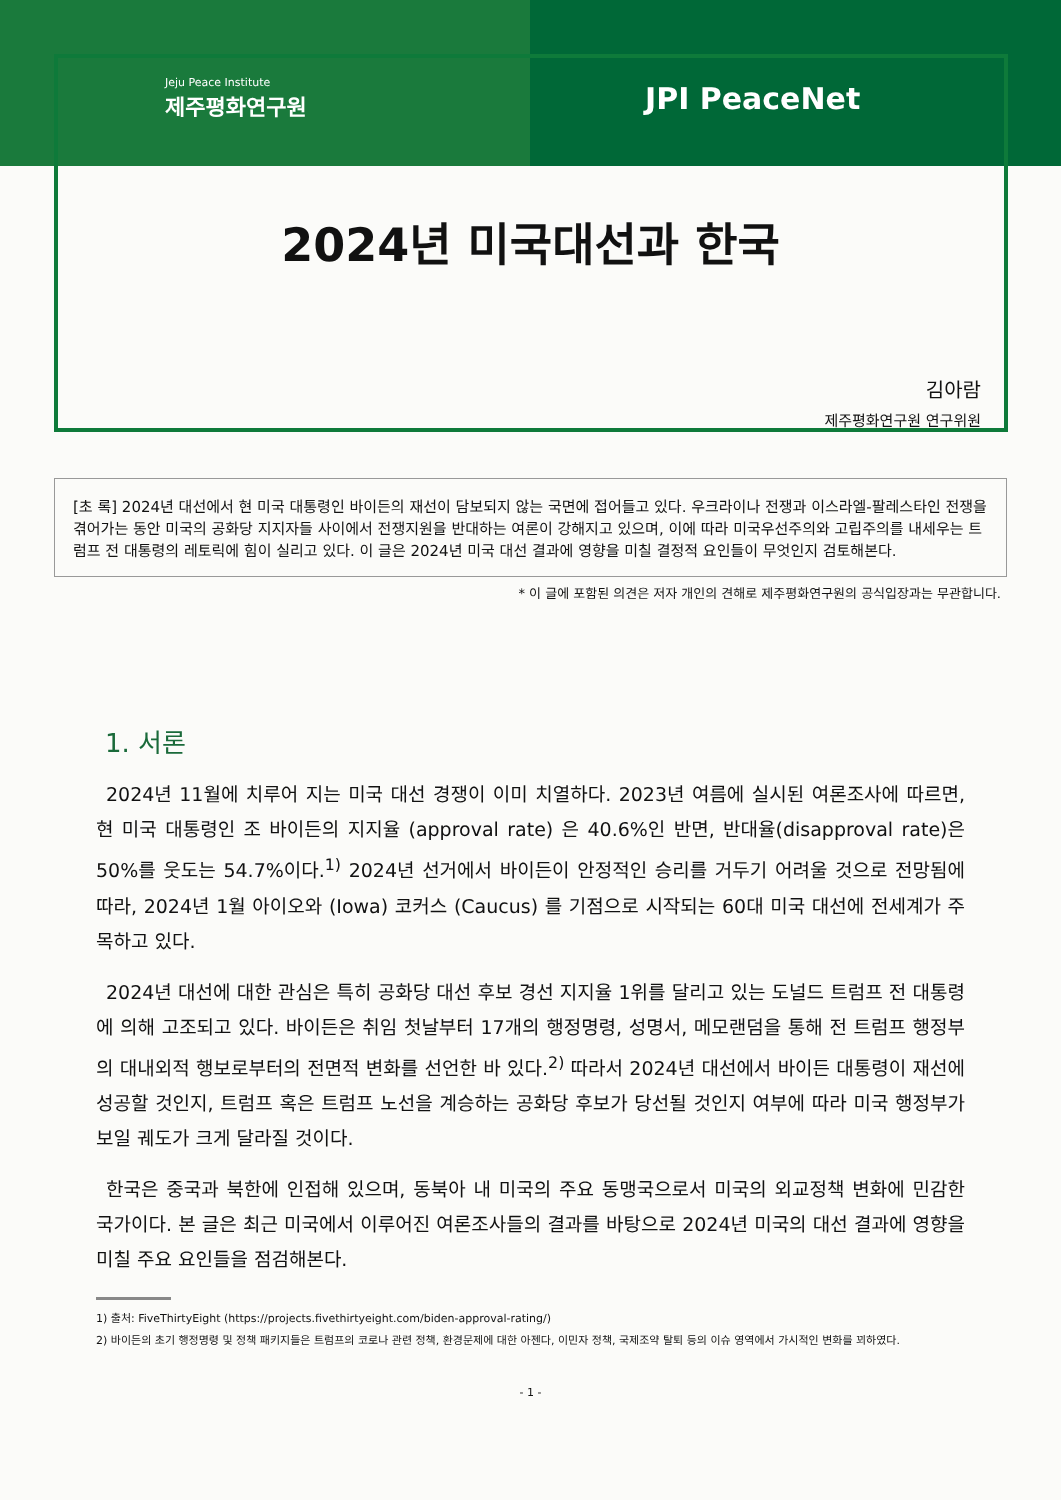Jeju Peace Institute
제주평화연구원
JPI PeaceNet
2024년 미국대선과 한국
김아람
제주평화연구원 연구위원
[초 록] 2024년 대선에서 현 미국 대통령인 바이든의 재선이 담보되지 않는 국면에 접어들고 있다. 우크라이나 전쟁과 이스라엘-팔레스타인 전쟁을 겪어가는 동안 미국의 공화당 지지자들 사이에서 전쟁지원을 반대하는 여론이 강해지고 있으며, 이에 따라 미국우선주의와 고립주의를 내세우는 트럼프 전 대통령의 레토릭에 힘이 실리고 있다. 이 글은 2024년 미국 대선 결과에 영향을 미칠 결정적 요인들이 무엇인지 검토해본다.
* 이 글에 포함된 의견은 저자 개인의 견해로 제주평화연구원의 공식입장과는 무관합니다.
1. 서론
2024년 11월에 치루어 지는 미국 대선 경쟁이 이미 치열하다. 2023년 여름에 실시된 여론조사에 따르면, 현 미국 대통령인 조 바이든의 지지율 (approval rate) 은 40.6%인 반면, 반대율(disapproval rate)은 50%를 웃도는 54.7%이다.<sup>1)</sup> 2024년 선거에서 바이든이 안정적인 승리를 거두기 어려울 것으로 전망됨에 따라, 2024년 1월 아이오와 (Iowa) 코커스 (Caucus) 를 기점으로 시작되는 60대 미국 대선에 전세계가 주목하고 있다.
2024년 대선에 대한 관심은 특히 공화당 대선 후보 경선 지지율 1위를 달리고 있는 도널드 트럼프 전 대통령에 의해 고조되고 있다. 바이든은 취임 첫날부터 17개의 행정명령, 성명서, 메모랜덤을 통해 전 트럼프 행정부의 대내외적 행보로부터의 전면적 변화를 선언한 바 있다.<sup>2)</sup> 따라서 2024년 대선에서 바이든 대통령이 재선에 성공할 것인지, 트럼프 혹은 트럼프 노선을 계승하는 공화당 후보가 당선될 것인지 여부에 따라 미국 행정부가 보일 궤도가 크게 달라질 것이다.
한국은 중국과 북한에 인접해 있으며, 동북아 내 미국의 주요 동맹국으로서 미국의 외교정책 변화에 민감한 국가이다. 본 글은 최근 미국에서 이루어진 여론조사들의 결과를 바탕으로 2024년 미국의 대선 결과에 영향을 미칠 주요 요인들을 점검해본다.
1) 출처: FiveThirtyEight (https://projects.fivethirtyeight.com/biden-approval-rating/)
2) 바이든의 초기 행정명령 및 정책 패키지들은 트럼프의 코로나 관련 정책, 환경문제에 대한 아젠다, 이민자 정책, 국제조약 탈퇴 등의 이슈 영역에서 가시적인 변화를 꾀하였다.
- 1 -